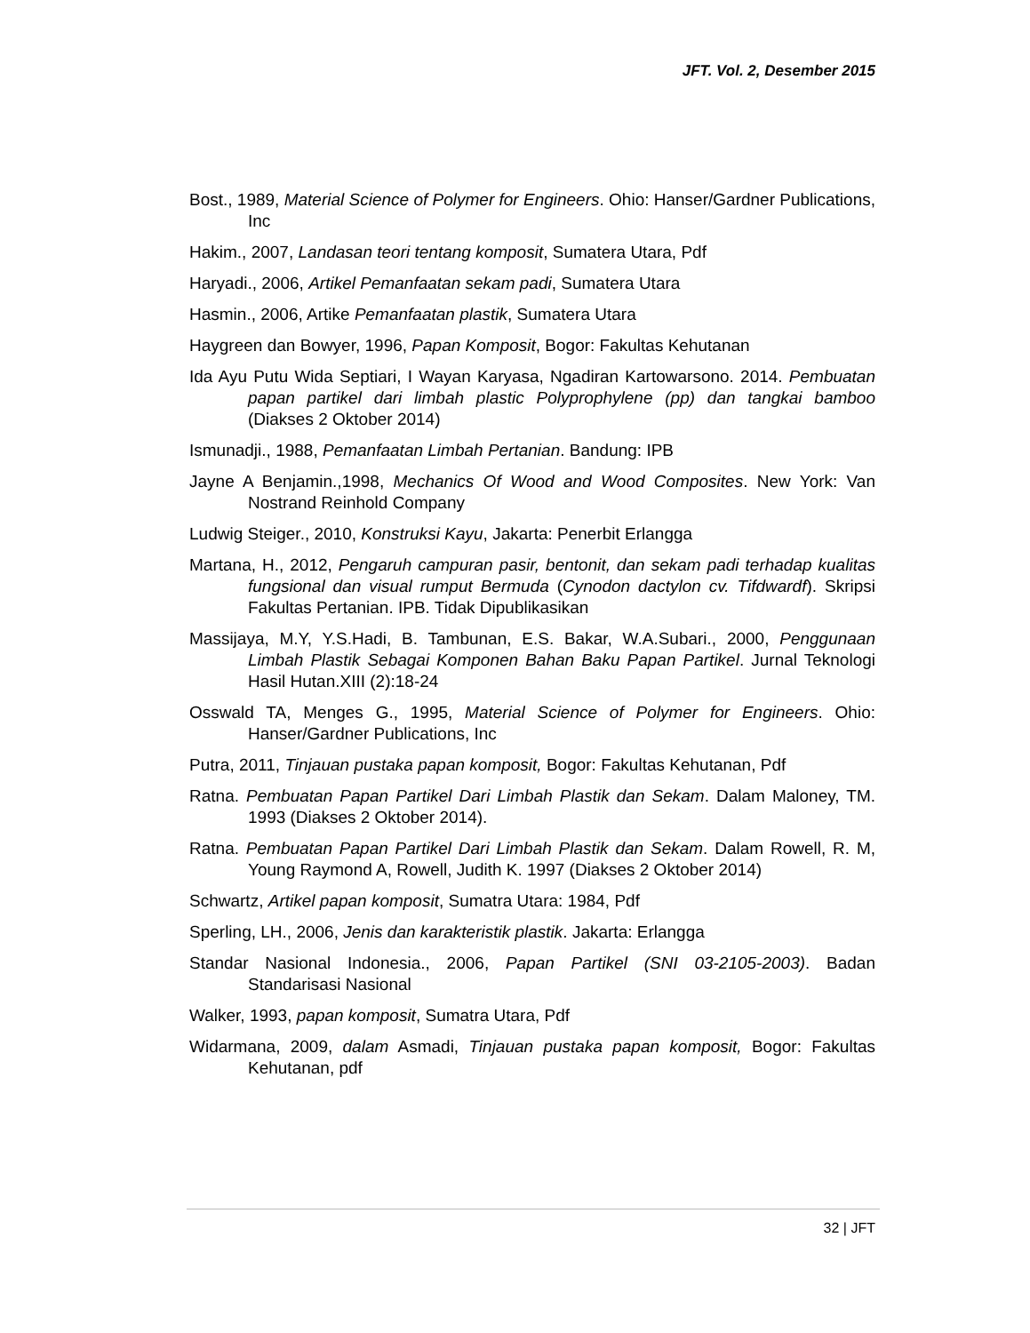JFT. Vol. 2, Desember 2015
Bost., 1989, Material Science of Polymer for Engineers. Ohio: Hanser/Gardner Publications, Inc
Hakim., 2007, Landasan teori tentang komposit, Sumatera Utara, Pdf
Haryadi., 2006, Artikel Pemanfaatan sekam padi, Sumatera Utara
Hasmin., 2006, Artike Pemanfaatan plastik, Sumatera Utara
Haygreen dan Bowyer, 1996, Papan Komposit, Bogor: Fakultas Kehutanan
Ida Ayu Putu Wida Septiari, I Wayan Karyasa, Ngadiran Kartowarsono. 2014. Pembuatan papan partikel dari limbah plastic Polyprophylene (pp) dan tangkai bamboo (Diakses 2 Oktober 2014)
Ismunadji., 1988, Pemanfaatan Limbah Pertanian. Bandung: IPB
Jayne A Benjamin.,1998, Mechanics Of Wood and Wood Composites. New York: Van Nostrand Reinhold Company
Ludwig Steiger., 2010, Konstruksi Kayu, Jakarta: Penerbit Erlangga
Martana, H., 2012, Pengaruh campuran pasir, bentonit, dan sekam padi terhadap kualitas fungsional dan visual rumput Bermuda (Cynodon dactylon cv. Tifdwardf). Skripsi Fakultas Pertanian. IPB. Tidak Dipublikasikan
Massijaya, M.Y, Y.S.Hadi, B. Tambunan, E.S. Bakar, W.A.Subari., 2000, Penggunaan Limbah Plastik Sebagai Komponen Bahan Baku Papan Partikel. Jurnal Teknologi Hasil Hutan.XIII (2):18-24
Osswald TA, Menges G., 1995, Material Science of Polymer for Engineers. Ohio: Hanser/Gardner Publications, Inc
Putra, 2011, Tinjauan pustaka papan komposit, Bogor: Fakultas Kehutanan, Pdf
Ratna. Pembuatan Papan Partikel Dari Limbah Plastik dan Sekam. Dalam Maloney, TM. 1993 (Diakses 2 Oktober 2014).
Ratna. Pembuatan Papan Partikel Dari Limbah Plastik dan Sekam. Dalam Rowell, R. M, Young Raymond A, Rowell, Judith K. 1997 (Diakses 2 Oktober 2014)
Schwartz, Artikel papan komposit, Sumatra Utara: 1984, Pdf
Sperling, LH., 2006, Jenis dan karakteristik plastik. Jakarta: Erlangga
Standar Nasional Indonesia., 2006, Papan Partikel (SNI 03-2105-2003). Badan Standarisasi Nasional
Walker, 1993, papan komposit, Sumatra Utara, Pdf
Widarmana, 2009, dalam Asmadi, Tinjauan pustaka papan komposit, Bogor: Fakultas Kehutanan, pdf
32 | JFT